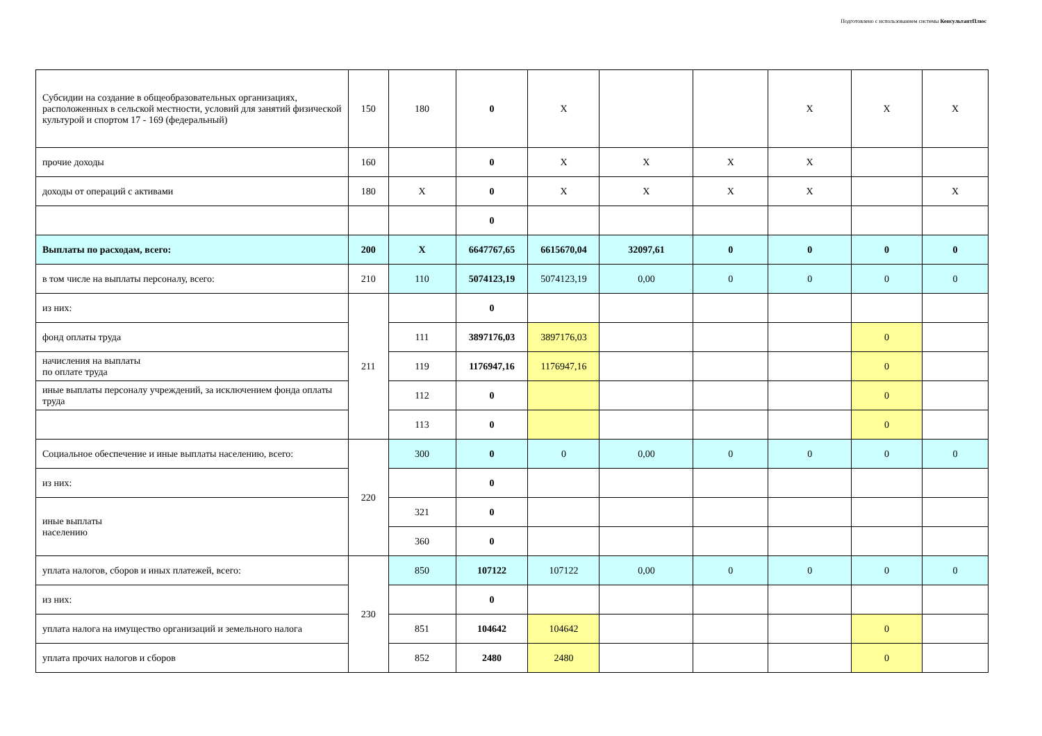Подготовлено с использованием системы КонсультантПлюс
| Субсидии на создание в общеобразовательных организациях, расположенных в сельской местности, условий для занятий физической культурой и спортом 17 - 169 (федеральный) | 150 | 180 | 0 | X | | | X | X | X |
| прочие доходы | 160 | | 0 | X | X | X | X | | |
| доходы от операций с активами | 180 | X | 0 | X | X | X | X | | X |
| | | | 0 | | | | | | |
| Выплаты по расходам, всего: | 200 | X | 6647767,65 | 6615670,04 | 32097,61 | 0 | 0 | 0 | 0 |
| в том числе на выплаты персоналу, всего: | 210 | 110 | 5074123,19 | 5074123,19 | 0,00 | 0 | 0 | 0 | 0 |
| из них: | 211 | | 0 | | | | | | |
| фонд оплаты труда | | 111 | 3897176,03 | 3897176,03 | | | | 0 | |
| начисления на выплаты по оплате труда | | 119 | 1176947,16 | 1176947,16 | | | | 0 | |
| иные выплаты персоналу учреждений, за исключением фонда оплаты труда | | 112 | 0 | | | | | 0 | |
| | | 113 | 0 | | | | | 0 | |
| Социальное обеспечение и иные выплаты населению, всего: | 220 | 300 | 0 | 0 | 0,00 | 0 | 0 | 0 | 0 |
| из них: | | | 0 | | | | | | |
| иные выплаты населению | | 321 | 0 | | | | | | |
| | | 360 | 0 | | | | | | |
| уплата налогов, сборов и иных платежей, всего: | 230 | 850 | 107122 | 107122 | 0,00 | 0 | 0 | 0 | 0 |
| из них: | | | 0 | | | | | | |
| уплата налога на имущество организаций и земельного налога | | 851 | 104642 | 104642 | | | | 0 | |
| уплата прочих налогов и сборов | | 852 | 2480 | 2480 | | | | 0 | |